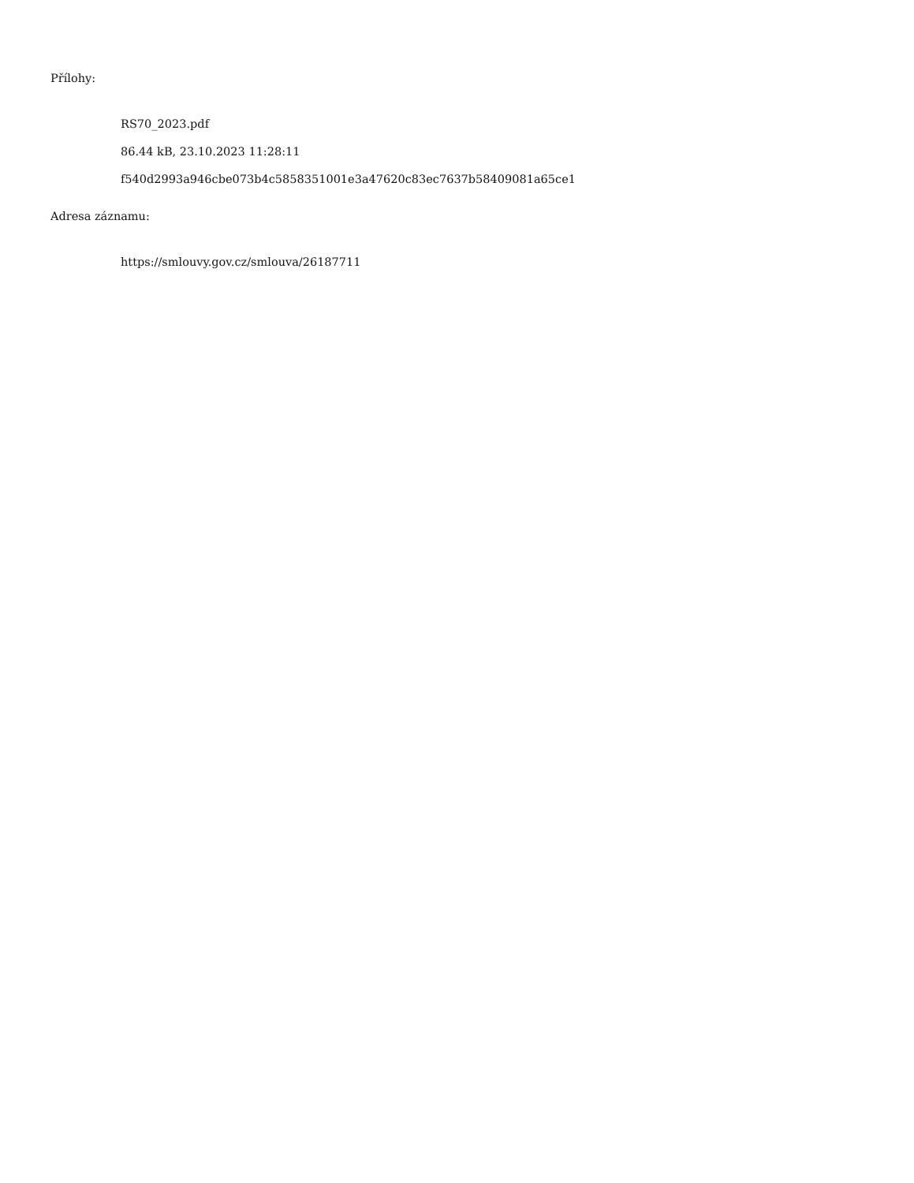Přílohy:
RS70_2023.pdf
86.44 kB, 23.10.2023 11:28:11
f540d2993a946cbe073b4c5858351001e3a47620c83ec7637b58409081a65ce1
Adresa záznamu:
https://smlouvy.gov.cz/smlouva/26187711